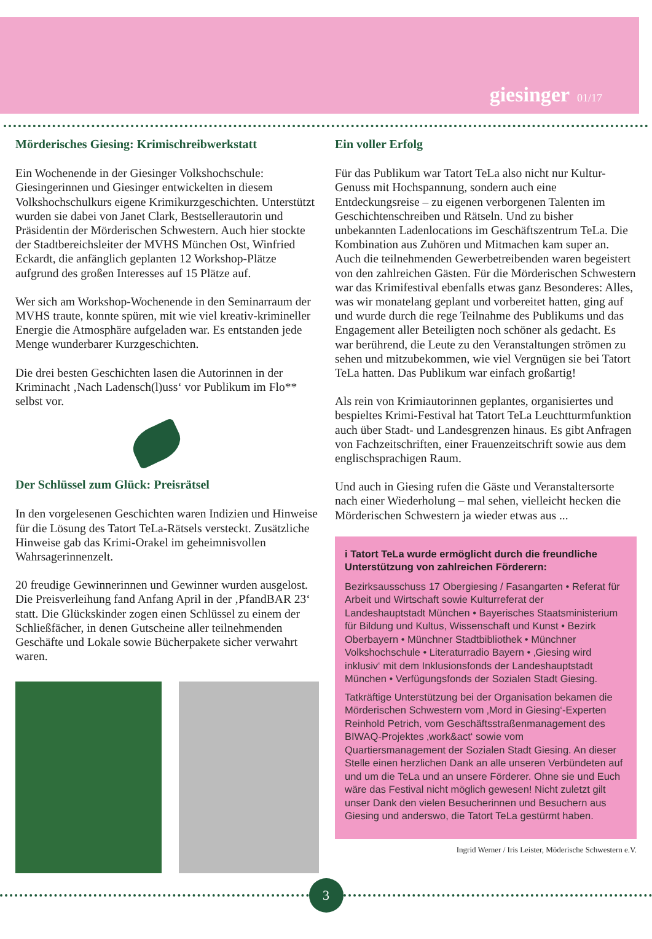giesinger 01/17
Mörderisches Giesing: Krimischreibwerkstatt
Ein Wochenende in der Giesinger Volkshochschule: Giesingerinnen und Giesinger entwickelten in diesem Volkshochschulkurs eigene Krimikurzgeschichten. Unterstützt wurden sie dabei von Janet Clark, Bestsellerautorin und Präsidentin der Mörderischen Schwestern. Auch hier stockte der Stadtbereichsleiter der MVHS München Ost, Winfried Eckardt, die anfänglich geplanten 12 Workshop-Plätze aufgrund des großen Interesses auf 15 Plätze auf.
Wer sich am Workshop-Wochenende in den Seminarraum der MVHS traute, konnte spüren, mit wie viel kreativ-krimineller Energie die Atmosphäre aufgeladen war. Es entstanden jede Menge wunderbarer Kurzgeschichten.
Die drei besten Geschichten lasen die Autorinnen in der Kriminacht ‚Nach Ladensch(l)uss‘ vor Publikum im Flo** selbst vor.
Der Schlüssel zum Glück: Preisrätsel
In den vorgelesenen Geschichten waren Indizien und Hinweise für die Lösung des Tatort TeLa-Rätsels versteckt. Zusätzliche Hinweise gab das Krimi-Orakel im geheimnisvollen Wahrsagerinnenzelt.
20 freudige Gewinnerinnen und Gewinner wurden ausgelost. Die Preisverleihung fand Anfang April in der ‚PfandBAR 23‘ statt. Die Glückskinder zogen einen Schlüssel zu einem der Schließfächer, in denen Gutscheine aller teilnehmenden Geschäfte und Lokale sowie Bücherpakete sicher verwahrt waren.
Ein voller Erfolg
Für das Publikum war Tatort TeLa also nicht nur Kultur-Genuss mit Hochspannung, sondern auch eine Entdeckungsreise – zu eigenen verborgenen Talenten im Geschichtenschreiben und Rätseln. Und zu bisher unbekannten Ladenlocations im Geschäftszentrum TeLa. Die Kombination aus Zuhören und Mitmachen kam super an. Auch die teilnehmenden Gewerbetreibenden waren begeistert von den zahlreichen Gästen. Für die Mörderischen Schwestern war das Krimifestival ebenfalls etwas ganz Besonderes: Alles, was wir monatelang geplant und vorbereitet hatten, ging auf und wurde durch die rege Teilnahme des Publikums und das Engagement aller Beteiligten noch schöner als gedacht. Es war berührend, die Leute zu den Veranstaltungen strömen zu sehen und mitzubekommen, wie viel Vergnügen sie bei Tatort TeLa hatten. Das Publikum war einfach großartig!
Als rein von Krimiautorinnen geplantes, organisiertes und bespieltes Krimi-Festival hat Tatort TeLa Leuchtturmfunktion auch über Stadt- und Landesgrenzen hinaus. Es gibt Anfragen von Fachzeitschriften, einer Frauenzeitschrift sowie aus dem englischsprachigen Raum.
Und auch in Giesing rufen die Gäste und Veranstaltersorte nach einer Wiederholung – mal sehen, vielleicht hecken die Mörderischen Schwestern ja wieder etwas aus ...
i Tatort TeLa wurde ermöglicht durch die freundliche Unterstützung von zahlreichen Förderern:
Bezirksausschuss 17 Obergiesing / Fasangarten • Referat für Arbeit und Wirtschaft sowie Kulturreferat der Landeshauptstadt München • Bayerisches Staatsministerium für Bildung und Kultus, Wissenschaft und Kunst • Bezirk Oberbayern • Münchner Stadtbibliothek • Münchner Volkshochschule • Literaturradio Bayern • ‚Giesing wird inklusiv‘ mit dem Inklusionsfonds der Landeshauptstadt München • Verfügungsfonds der Sozialen Stadt Giesing.
Tatkräftige Unterstützung bei der Organisation bekamen die Mörderischen Schwestern vom ‚Mord in Giesing‘-Experten Reinhold Petrich, vom Geschäftsstraßenmanagement des BIWAQ-Projektes ‚work&act‘ sowie vom Quartiersmanagement der Sozialen Stadt Giesing. An dieser Stelle einen herzlichen Dank an alle unseren Verbündeten auf und um die TeLa und an unsere Förderer. Ohne sie und Euch wäre das Festival nicht möglich gewesen! Nicht zuletzt gilt unser Dank den vielen Besucherinnen und Besuchern aus Giesing und anderswo, die Tatort TeLa gestürmt haben.
Ingrid Werner / Iris Leister, Möderische Schwestern e.V.
3